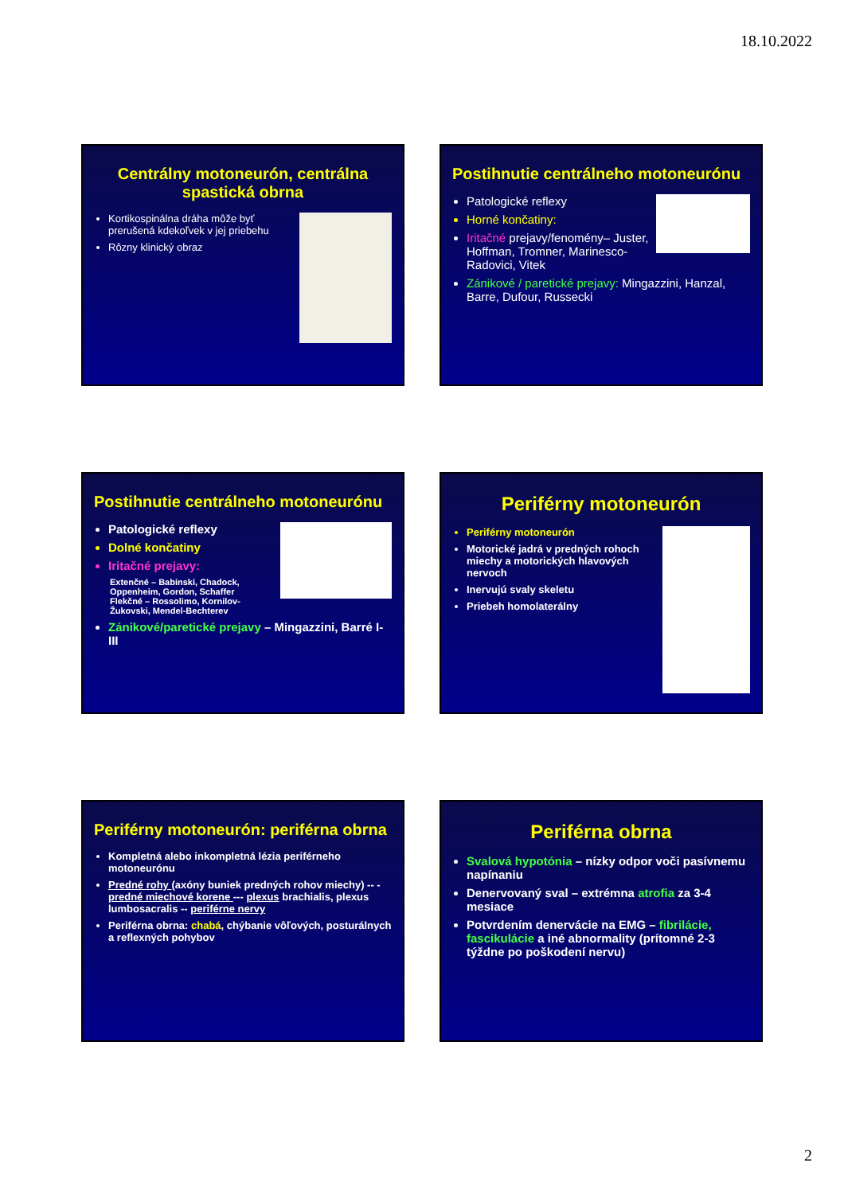18.10.2022
Centrálny motoneurón, centrálna spastická obrna
Kortikospinálna dráha môže byť prerušená kdekoľvek v jej priebehu
Rôzny klinický obraz
Postihnutie centrálneho motoneurónu
Patologické reflexy
Horné končatiny:
Iritačné prejavy/fenomény– Juster, Hoffman, Tromner, Marinesco-Radovici, Vitek
Zánikové / paretické prejavy: Mingazzini, Hanzal, Barre, Dufour, Russecki
Postihnutie centrálneho motoneurónu
Patologické reflexy
Dolné končatiny
Iritačné prejavy:
Extenčné – Babinski, Chadock, Oppenheim, Gordon, Schaffer
Flekčné – Rossolimo, Kornilov-Žukovski, Mendel-Bechterev
Zánikové/paretické prejavy – Mingazzini, Barré I-III
Periférny motoneurón
Periférny motoneurón
Motorické jadrá v predných rohoch miechy a motorických hlavových nervoch
Inervujú svaly skeletu
Priebeh homolaterálny
Periférny motoneurón: periférna obrna
Kompletná alebo inkompletná lézia periférneho motoneurónu
Predné rohy (axóny buniek predných rohov miechy) -- - predné miechové korene --- plexus brachialis, plexus lumbosacralis -- periférne nervy
Periférna obrna: chabá, chýbanie vôľových, posturálnych a reflexných pohybov
Periférna obrna
Svalová hypotónia – nízky odpor voči pasívnemu napínaniu
Denervovaný sval – extrémna atrofia za 3-4 mesiace
Potvrdením denervácie na EMG – fibrilácie, fascikulácie a iné abnormality (prítomné 2-3 týždne po poškodení nervu)
2